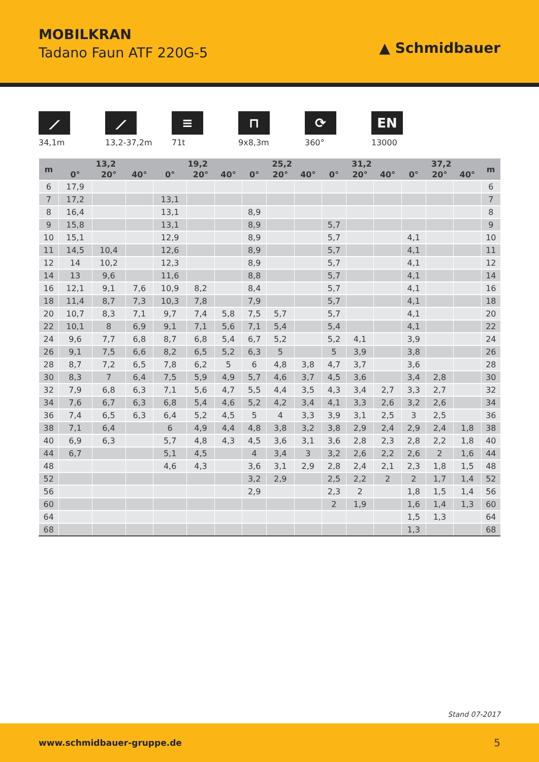MOBILKRAN
Tadano Faun ATF 220G-5 ▲ Schmidbauer
⟋
34,1m
⟋
13,2-37,2m
≡
71t
⊓
9x8,3m
⟳
360°
EN
13000
| m | 13,2 | | | 19,2 | | | 25,2 | | | 31,2 | | | 37,2 | | | m |
| --- | --- | --- | --- | --- | --- | --- | --- | --- | --- | --- | --- | --- | --- | --- | --- | --- |
| | 0° | 20° | 40° | 0° | 20° | 40° | 0° | 20° | 40° | 0° | 20° | 40° | 0° | 20° | 40° | |
| 6 | 17,9 | | | | | | | | | | | | | | | 6 |
| 7 | 17,2 | | | 13,1 | | | | | | | | | | | | 7 |
| 8 | 16,4 | | | 13,1 | | | 8,9 | | | | | | | | | 8 |
| 9 | 15,8 | | | 13,1 | | | 8,9 | | | 5,7 | | | | | | 9 |
| 10 | 15,1 | | | 12,9 | | | 8,9 | | | 5,7 | | | 4,1 | | | 10 |
| 11 | 14,5 | 10,4 | | 12,6 | | | 8,9 | | | 5,7 | | | 4,1 | | | 11 |
| 12 | 14 | 10,2 | | 12,3 | | | 8,9 | | | 5,7 | | | 4,1 | | | 12 |
| 14 | 13 | 9,6 | | 11,6 | | | 8,8 | | | 5,7 | | | 4,1 | | | 14 |
| 16 | 12,1 | 9,1 | 7,6 | 10,9 | 8,2 | | 8,4 | | | 5,7 | | | 4,1 | | | 16 |
| 18 | 11,4 | 8,7 | 7,3 | 10,3 | 7,8 | | 7,9 | | | 5,7 | | | 4,1 | | | 18 |
| 20 | 10,7 | 8,3 | 7,1 | 9,7 | 7,4 | 5,8 | 7,5 | 5,7 | | 5,7 | | | 4,1 | | | 20 |
| 22 | 10,1 | 8 | 6,9 | 9,1 | 7,1 | 5,6 | 7,1 | 5,4 | | 5,4 | | | 4,1 | | | 22 |
| 24 | 9,6 | 7,7 | 6,8 | 8,7 | 6,8 | 5,4 | 6,7 | 5,2 | | 5,2 | 4,1 | | 3,9 | | | 24 |
| 26 | 9,1 | 7,5 | 6,6 | 8,2 | 6,5 | 5,2 | 6,3 | 5 | | 5 | 3,9 | | 3,8 | | | 26 |
| 28 | 8,7 | 7,2 | 6,5 | 7,8 | 6,2 | 5 | 6 | 4,8 | 3,8 | 4,7 | 3,7 | | 3,6 | | | 28 |
| 30 | 8,3 | 7 | 6,4 | 7,5 | 5,9 | 4,9 | 5,7 | 4,6 | 3,7 | 4,5 | 3,6 | | 3,4 | 2,8 | | 30 |
| 32 | 7,9 | 6,8 | 6,3 | 7,1 | 5,6 | 4,7 | 5,5 | 4,4 | 3,5 | 4,3 | 3,4 | 2,7 | 3,3 | 2,7 | | 32 |
| 34 | 7,6 | 6,7 | 6,3 | 6,8 | 5,4 | 4,6 | 5,2 | 4,2 | 3,4 | 4,1 | 3,3 | 2,6 | 3,2 | 2,6 | | 34 |
| 36 | 7,4 | 6,5 | 6,3 | 6,4 | 5,2 | 4,5 | 5 | 4 | 3,3 | 3,9 | 3,1 | 2,5 | 3 | 2,5 | | 36 |
| 38 | 7,1 | 6,4 | | 6 | 4,9 | 4,4 | 4,8 | 3,8 | 3,2 | 3,8 | 2,9 | 2,4 | 2,9 | 2,4 | 1,8 | 38 |
| 40 | 6,9 | 6,3 | | 5,7 | 4,8 | 4,3 | 4,5 | 3,6 | 3,1 | 3,6 | 2,8 | 2,3 | 2,8 | 2,2 | 1,8 | 40 |
| 44 | 6,7 | | | 5,1 | 4,5 | | 4 | 3,4 | 3 | 3,2 | 2,6 | 2,2 | 2,6 | 2 | 1,6 | 44 |
| 48 | | | | 4,6 | 4,3 | | 3,6 | 3,1 | 2,9 | 2,8 | 2,4 | 2,1 | 2,3 | 1,8 | 1,5 | 48 |
| 52 | | | | | | | 3,2 | 2,9 | | 2,5 | 2,2 | 2 | 2 | 1,7 | 1,4 | 52 |
| 56 | | | | | | | 2,9 | | | 2,3 | 2 | | 1,8 | 1,5 | 1,4 | 56 |
| 60 | | | | | | | | | | 2 | 1,9 | | 1,6 | 1,4 | 1,3 | 60 |
| 64 | | | | | | | | | | | | | 1,5 | 1,3 | | 64 |
| 68 | | | | | | | | | | | | | 1,3 | | | 68 |
Stand 07-2017
www.schmidbauer-gruppe.de 5